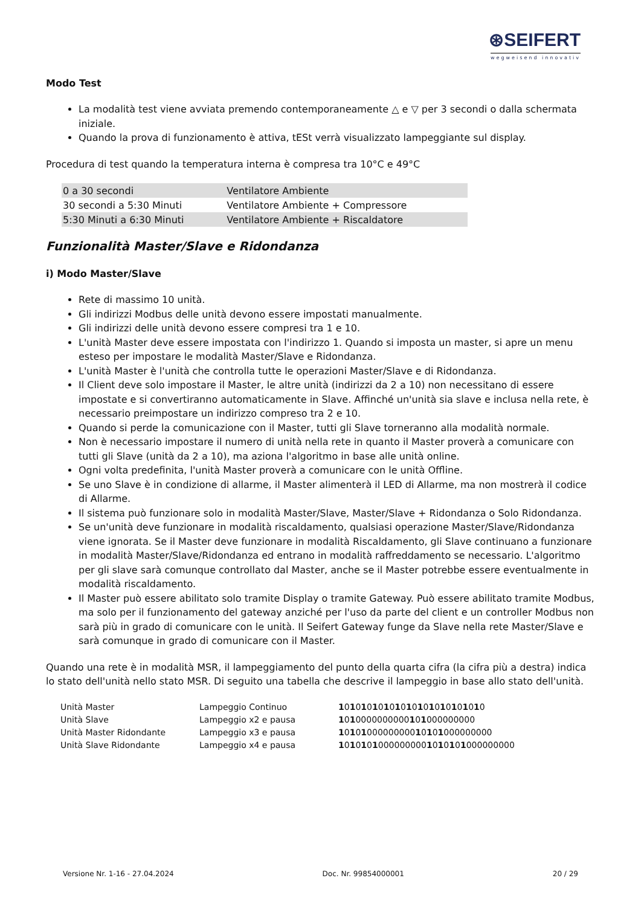⊛SEIFERT
wegweisend innovativ
Modo Test
La modalità test viene avviata premendo contemporaneamente △ e ▽ per 3 secondi o dalla schermata iniziale.
Quando la prova di funzionamento è attiva, tESt verrà visualizzato lampeggiante sul display.
Procedura di test quando la temperatura interna è compresa tra 10°C e 49°C
| 0 a 30 secondi | Ventilatore Ambiente |
| 30 secondi a 5:30 Minuti | Ventilatore Ambiente + Compressore |
| 5:30 Minuti a 6:30 Minuti | Ventilatore Ambiente + Riscaldatore |
Funzionalità Master/Slave e Ridondanza
i) Modo Master/Slave
Rete di massimo 10 unità.
Gli indirizzi Modbus delle unità devono essere impostati manualmente.
Gli indirizzi delle unità devono essere compresi tra 1 e 10.
L'unità Master deve essere impostata con l'indirizzo 1. Quando si imposta un master, si apre un menu esteso per impostare le modalità Master/Slave e Ridondanza.
L'unità Master è l'unità che controlla tutte le operazioni Master/Slave e di Ridondanza.
Il Client deve solo impostare il Master, le altre unità (indirizzi da 2 a 10) non necessitano di essere impostate e si convertiranno automaticamente in Slave. Affinché un'unità sia slave e inclusa nella rete, è necessario preimpostare un indirizzo compreso tra 2 e 10.
Quando si perde la comunicazione con il Master, tutti gli Slave torneranno alla modalità normale.
Non è necessario impostare il numero di unità nella rete in quanto il Master proverà a comunicare con tutti gli Slave (unità da 2 a 10), ma aziona l'algoritmo in base alle unità online.
Ogni volta predefinita, l'unità Master proverà a comunicare con le unità Offline.
Se uno Slave è in condizione di allarme, il Master alimenterà il LED di Allarme, ma non mostrerà il codice di Allarme.
Il sistema può funzionare solo in modalità Master/Slave, Master/Slave + Ridondanza o Solo Ridondanza.
Se un'unità deve funzionare in modalità riscaldamento, qualsiasi operazione Master/Slave/Ridondanza viene ignorata. Se il Master deve funzionare in modalità Riscaldamento, gli Slave continuano a funzionare in modalità Master/Slave/Ridondanza ed entrano in modalità raffreddamento se necessario. L'algoritmo per gli slave sarà comunque controllato dal Master, anche se il Master potrebbe essere eventualmente in modalità riscaldamento.
Il Master può essere abilitato solo tramite Display o tramite Gateway. Può essere abilitato tramite Modbus, ma solo per il funzionamento del gateway anziché per l'uso da parte del client e un controller Modbus non sarà più in grado di comunicare con le unità. Il Seifert Gateway funge da Slave nella rete Master/Slave e sarà comunque in grado di comunicare con il Master.
Quando una rete è in modalità MSR, il lampeggiamento del punto della quarta cifra (la cifra più a destra) indica lo stato dell'unità nello stato MSR. Di seguito una tabella che descrive il lampeggio in base allo stato dell'unità.
| Unità Master | Lampeggio Continuo | 1 0 1 0 1 0 1 0 1 0 1 0 1 0 1 0 1 0 1 0 1 0 1 0 1 0 |
| Unità Slave | Lampeggio x2 e pausa | 1 0 1 0000000000 1 0 1 000000000 |
| Unità Master Ridondante | Lampeggio x3 e pausa | 1 0 1 0 1 000000000 1 0 1 0 1 000000000 |
| Unità Slave Ridondante | Lampeggio x4 e pausa | 1 0 1 0 1 0 1 000000000 1 0 1 0 1 0 1 000000000 |
Versione Nr. 1-16 - 27.04.2024 Doc. Nr. 99854000001 20 / 29